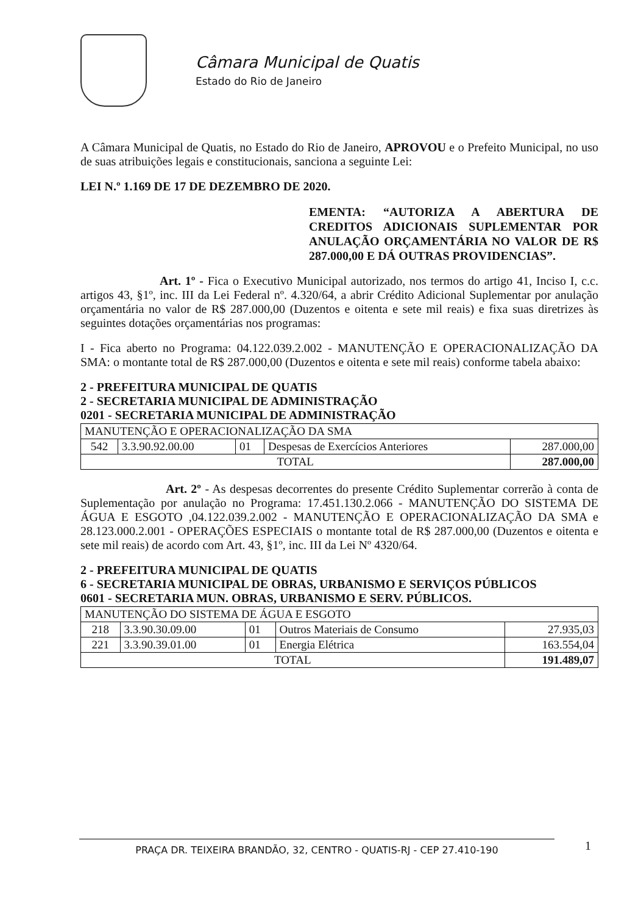Câmara Municipal de Quatis
Estado do Rio de Janeiro
A Câmara Municipal de Quatis, no Estado do Rio de Janeiro, APROVOU e o Prefeito Municipal, no uso de suas atribuições legais e constitucionais, sanciona a seguinte Lei:
LEI N.º 1.169 DE 17 DE DEZEMBRO DE 2020.
EMENTA: “AUTORIZA A ABERTURA DE CREDITOS ADICIONAIS SUPLEMENTAR POR ANULAÇÃO ORÇAMENTÁRIA NO VALOR DE R$ 287.000,00 E DÁ OUTRAS PROVIDENCIAS”.
Art. 1º - Fica o Executivo Municipal autorizado, nos termos do artigo 41, Inciso I, c.c. artigos 43, §1º, inc. III da Lei Federal nº. 4.320/64, a abrir Crédito Adicional Suplementar por anulação orçamentária no valor de R$ 287.000,00 (Duzentos e oitenta e sete mil reais) e fixa suas diretrizes às seguintes dotações orçamentárias nos programas:
I - Fica aberto no Programa: 04.122.039.2.002 - MANUTENÇÃO E OPERACIONALIZAÇÃO DA SMA: o montante total de R$ 287.000,00 (Duzentos e oitenta e sete mil reais) conforme tabela abaixo:
2 - PREFEITURA MUNICIPAL DE QUATIS
2 - SECRETARIA MUNICIPAL DE ADMINISTRAÇÃO
0201 - SECRETARIA MUNICIPAL DE ADMINISTRAÇÃO
| MANUTENÇÃO E OPERACIONALIZAÇÃO DA SMA | | | | |
| 542 | 3.3.90.92.00.00 | 01 | Despesas de Exercícios Anteriores | 287.000,00 |
| TOTAL | | | | 287.000,00 |
Art. 2º - As despesas decorrentes do presente Crédito Suplementar correrão à conta de Suplementação por anulação no Programa: 17.451.130.2.066 - MANUTENÇÃO DO SISTEMA DE ÁGUA E ESGOTO ,04.122.039.2.002 - MANUTENÇÃO E OPERACIONALIZAÇÃO DA SMA e 28.123.000.2.001 - OPERAÇÕES ESPECIAIS o montante total de R$ 287.000,00 (Duzentos e oitenta e sete mil reais) de acordo com Art. 43, §1º, inc. III da Lei Nº 4320/64.
2 - PREFEITURA MUNICIPAL DE QUATIS
6 - SECRETARIA MUNICIPAL DE OBRAS, URBANISMO E SERVIÇOS PÚBLICOS
0601 - SECRETARIA MUN. OBRAS, URBANISMO E SERV. PÚBLICOS.
| MANUTENÇÃO DO SISTEMA DE ÁGUA E ESGOTO | | | | |
| 218 | 3.3.90.30.09.00 | 01 | Outros Materiais de Consumo | 27.935,03 |
| 221 | 3.3.90.39.01.00 | 01 | Energia Elétrica | 163.554,04 |
| TOTAL | | | | 191.489,07 |
PRAÇA DR. TEIXEIRA BRANDÃO, 32, CENTRO - QUATIS-RJ - CEP 27.410-190 1